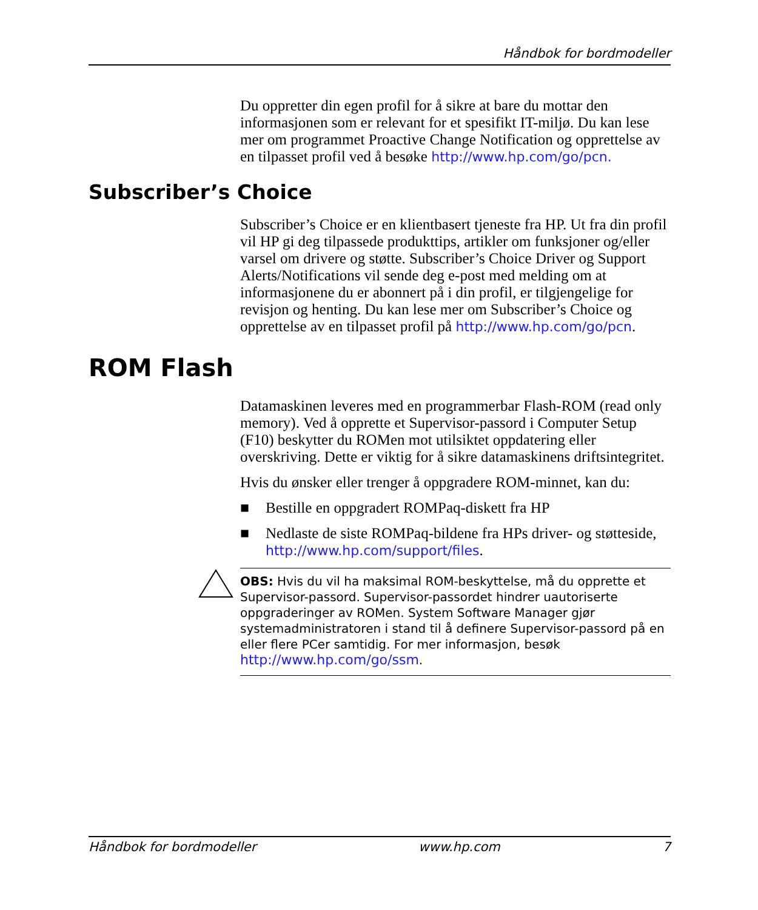Håndbok for bordmodeller
Du oppretter din egen profil for å sikre at bare du mottar den informasjonen som er relevant for et spesifikt IT-miljø. Du kan lese mer om programmet Proactive Change Notification og opprettelse av en tilpasset profil ved å besøke http://www.hp.com/go/pcn.
Subscriber’s Choice
Subscriber’s Choice er en klientbasert tjeneste fra HP. Ut fra din profil vil HP gi deg tilpassede produkttips, artikler om funksjoner og/eller varsel om drivere og støtte. Subscriber’s Choice Driver og Support Alerts/Notifications vil sende deg e-post med melding om at informasjonene du er abonnert på i din profil, er tilgjengelige for revisjon og henting. Du kan lese mer om Subscriber’s Choice og opprettelse av en tilpasset profil på http://www.hp.com/go/pcn.
ROM Flash
Datamaskinen leveres med en programmerbar Flash-ROM (read only memory). Ved å opprette et Supervisor-passord i Computer Setup (F10) beskytter du ROMen mot utilsiktet oppdatering eller overskriving. Dette er viktig for å sikre datamaskinens driftsintegritet.
Hvis du ønsker eller trenger å oppgradere ROM-minnet, kan du:
■ Bestille en oppgradert ROMPaq-diskett fra HP
■ Nedlaste de siste ROMPaq-bildene fra HPs driver- og støtteside, http://www.hp.com/support/files.
OBS: Hvis du vil ha maksimal ROM-beskyttelse, må du opprette et Supervisor-passord. Supervisor-passordet hindrer uautoriserte oppgraderinger av ROMen. System Software Manager gjør systemadministratoren i stand til å definere Supervisor-passord på en eller flere PCer samtidig. For mer informasjon, besøk http://www.hp.com/go/ssm.
Håndbok for bordmodeller www.hp.com 7